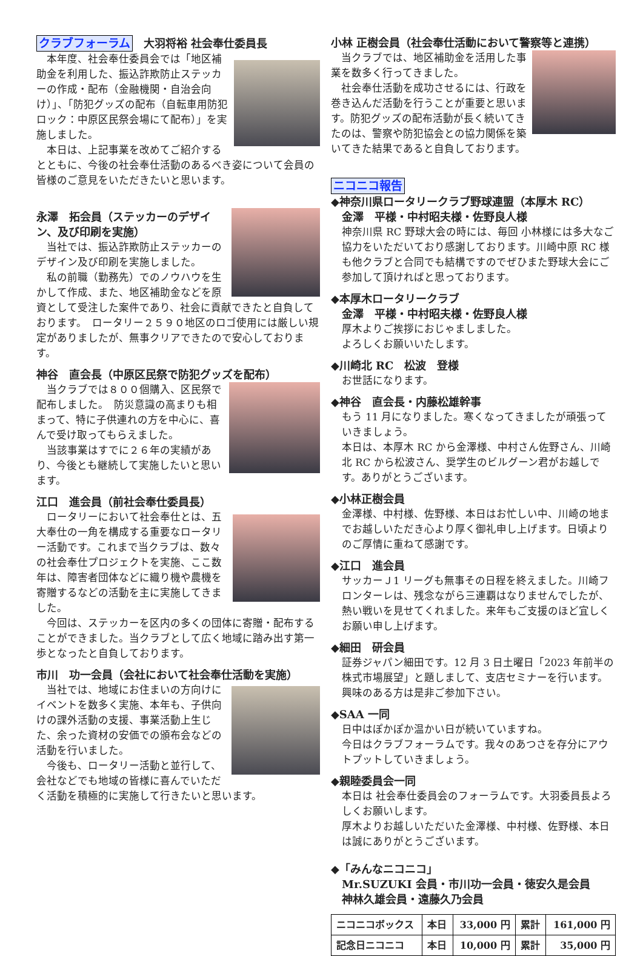クラブフォーラム　大羽将裕 社会奉仕委員長
　本年度、社会奉仕委員会では「地区補助金を利用した、振込詐欺防止ステッカーの作成・配布（金融機関・自治会向け）」、「防犯グッズの配布（自転車用防犯ロック：中原区民祭会場にて配布）」を実施しました。
　本日は、上記事業を改めてご紹介するとともに、今後の社会奉仕活動のあるべき姿について会員の皆様のご意見をいただきたいと思います。
永澤　拓会員（ステッカーのデザイン、及び印刷を実施）
　当社では、振込詐欺防止ステッカーのデザイン及び印刷を実施しました。
　私の前職（勤務先）でのノウハウを生かして作成、また、地区補助金などを原資として受注した案件であり、社会に貢献できたと自負しております。　ロータリー２５９０地区のロゴ使用には厳しい規定がありましたが、無事クリアできたので安心しております。
神谷　直会長（中原区民祭で防犯グッズを配布）
　当クラブでは８００個購入、区民祭で配布しました。　防災意識の高まりも相まって、特に子供連れの方を中心に、喜んで受け取ってもらえました。
　当該事業はすでに２６年の実績があり、今後とも継続して実施したいと思います。
江口　進会員（前社会奉仕委員長）
　ロータリーにおいて社会奉仕とは、五大奉仕の一角を構成する重要なロータリー活動です。これまで当クラブは、数々の社会奉仕プロジェクトを実施、ここ数年は、障害者団体などに織り機や農機を寄贈するなどの活動を主に実施してきました。
　今回は、ステッカーを区内の多くの団体に寄贈・配布することができました。当クラブとして広く地域に踏み出す第一歩となったと自負しております。
市川　功一会員（会社において社会奉仕活動を実施）
　当社では、地域にお住まいの方向けにイベントを数多く実施、本年も、子供向けの課外活動の支援、事業活動上生じた、余った資材の安価での頒布会などの活動を行いました。
　今後も、ロータリー活動と並行して、会社などでも地域の皆様に喜んでいただく活動を積極的に実施して行きたいと思います。
小林 正樹会員（社会奉仕活動において警察等と連携）
　当クラブでは、地区補助金を活用した事業を数多く行ってきました。
　社会奉仕活動を成功させるには、行政を巻き込んだ活動を行うことが重要と思います。防犯グッズの配布活動が長く続いてきたのは、警察や防犯協会との協力関係を築いてきた結果であると自負しております。
ニコニコ報告
◆神奈川県ロータリークラブ野球連盟（本厚木 RC）
　金澤　平様・中村昭夫様・佐野良人様
神奈川県 RC 野球大会の時には、毎回 小林様には多大なご協力をいただいており感謝しております。川崎中原 RC 様も他クラブと合同でも結構ですのでぜひまた野球大会にご参加して頂ければと思っております。
◆本厚木ロータリークラブ
　金澤　平様・中村昭夫様・佐野良人様
厚木よりご挨拶におじゃましました。
よろしくお願いいたします。
◆川崎北 RC　松波　登様
お世話になります。
◆神谷　直会長・内藤松雄幹事
もう 11 月になりました。寒くなってきましたが頑張っていきましょう。
本日は、本厚木 RC から金澤様、中村さん佐野さん、川崎北 RC から松波さん、奨学生のビルグーン君がお越しです。ありがとうございます。
◆小林正樹会員
金澤様、中村様、佐野様、本日はお忙しい中、川崎の地までお越しいただき心より厚く御礼申し上げます。日頃よりのご厚情に重ねて感謝です。
◆江口　進会員
サッカーＪ1 リーグも無事その日程を終えました。川崎フロンターレは、残念ながら三連覇はなりませんでしたが、熱い戦いを見せてくれました。来年もご支援のほど宜しくお願い申し上げます。
◆細田　研会員
証券ジャパン細田です。12 月 3 日土曜日「2023 年前半の株式市場展望」と題しまして、支店セミナーを行います。興味のある方は是非ご参加下さい。
◆SAA 一同
日中はぽかぽか温かい日が続いていますね。
今日はクラブフォーラムです。我々のあつさを存分にアウトプットしていきましょう。
◆親睦委員会一同
本日は 社会奉仕委員会のフォーラムです。大羽委員長よろしくお願いします。
厚木よりお越しいただいた金澤様、中村様、佐野様、本日は誠にありがとうございます。
◆「みんなニコニコ」
　Mr.SUZUKI 会員・市川功一会員・徳安久是会員
　神林久雄会員・遠藤久乃会員
| ニコニコボックス | 本日 | 33,000 円 | 累計 | 161,000 円 |
| 記念日ニコニコ | 本日 | 10,000 円 | 累計 | 35,000 円 |